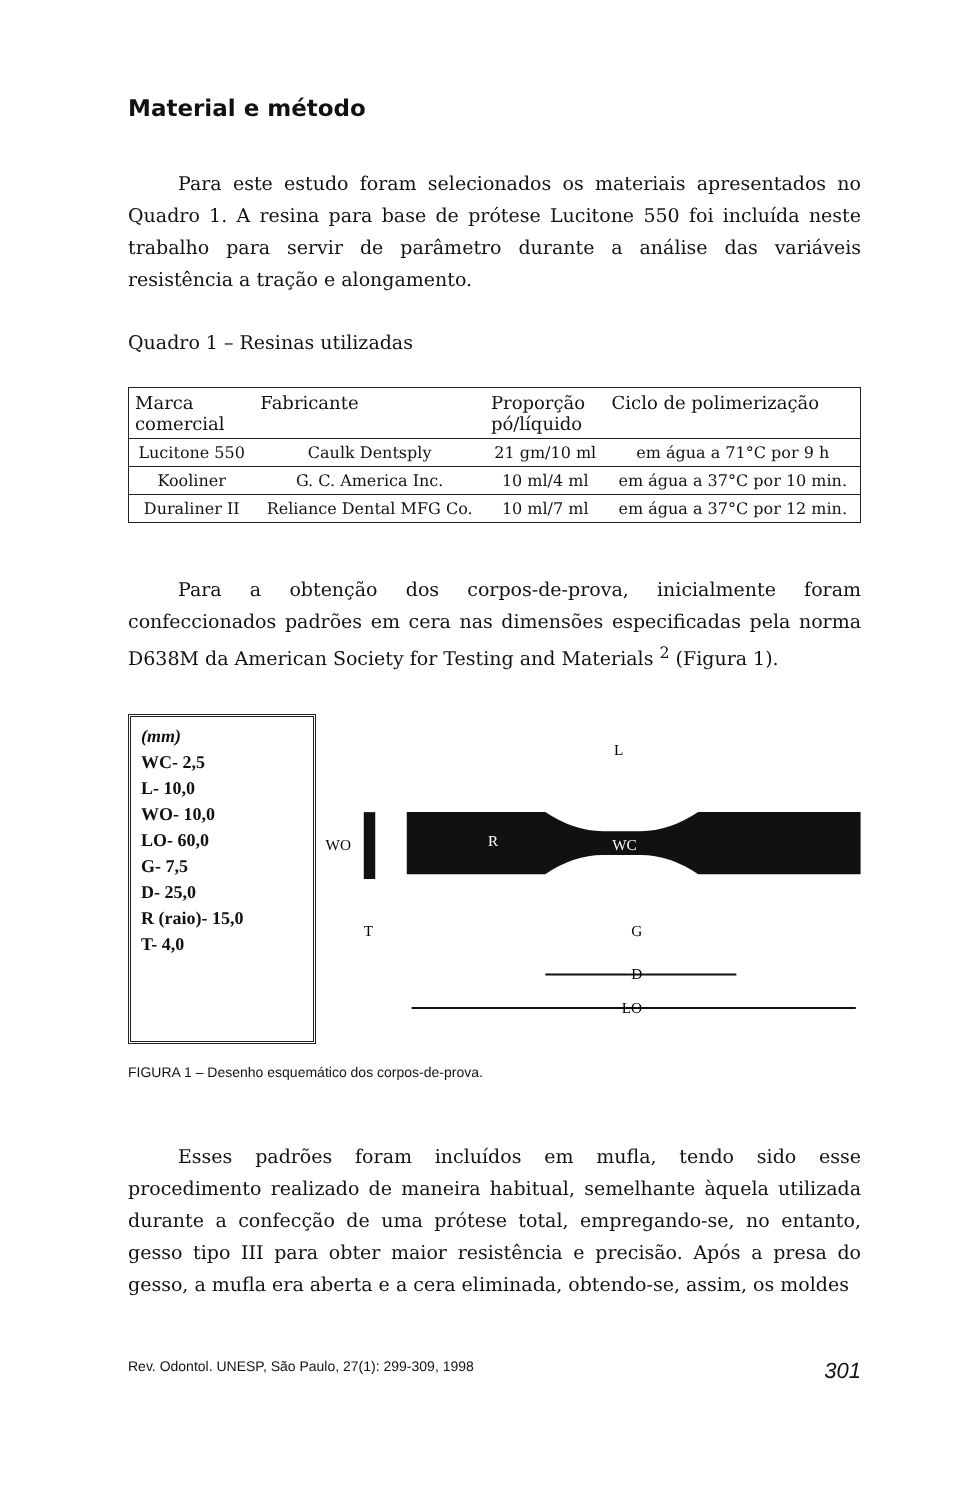Material e método
Para este estudo foram selecionados os materiais apresentados no Quadro 1. A resina para base de prótese Lucitone 550 foi incluída neste trabalho para servir de parâmetro durante a análise das variáveis resistência a tração e alongamento.
Quadro 1 – Resinas utilizadas
| Marca comercial | Fabricante | Proporção pó/líquido | Ciclo de polimerização |
| --- | --- | --- | --- |
| Lucitone 550 | Caulk Dentsply | 21 gm/10 ml | em água a 71°C por 9 h |
| Kooliner | G. C. America Inc. | 10 ml/4 ml | em água a 37°C por 10 min. |
| Duraliner II | Reliance Dental MFG Co. | 10 ml/7 ml | em água a 37°C por 12 min. |
Para a obtenção dos corpos-de-prova, inicialmente foram confeccionados padrões em cera nas dimensões especificadas pela norma D638M da American Society for Testing and Materials <sup>2</sup> (Figura 1).
(mm)
WC- 2,5
L- 10,0
WO- 10,0
LO- 60,0
G- 7,5
D- 25,0
R (raio)- 15,0
T- 4,0
WO
T
R
WC
L
G
D
LO
FIGURA 1 – Desenho esquemático dos corpos-de-prova.
Esses padrões foram incluídos em mufla, tendo sido esse procedimento realizado de maneira habitual, semelhante àquela utilizada durante a confecção de uma prótese total, empregando-se, no entanto, gesso tipo III para obter maior resistência e precisão. Após a presa do gesso, a mufla era aberta e a cera eliminada, obtendo-se, assim, os moldes
Rev. Odontol. UNESP, São Paulo, 27(1): 299-309, 1998 301